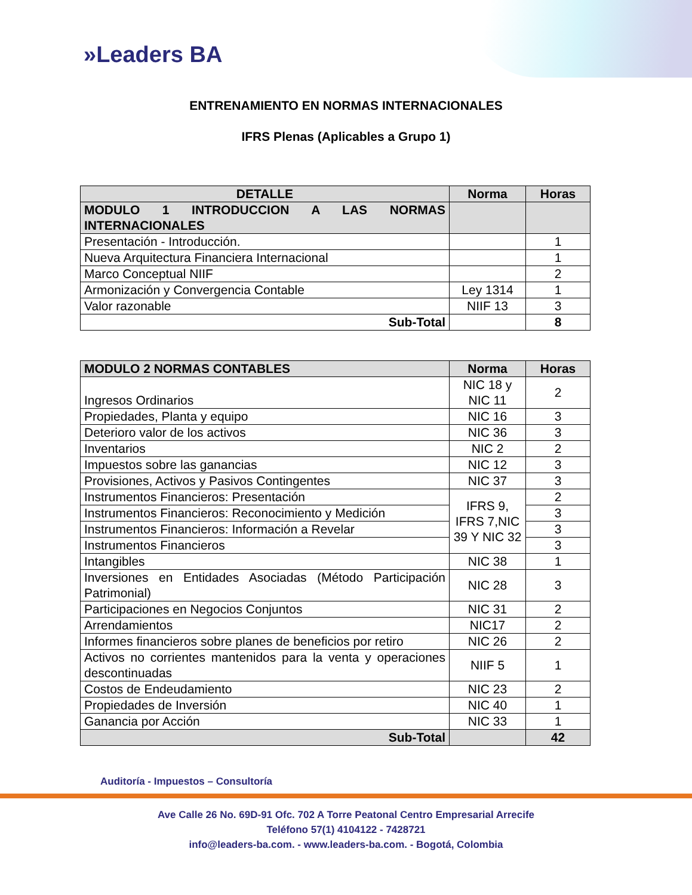»Leaders BA
ENTRENAMIENTO EN NORMAS INTERNACIONALES
IFRS Plenas (Aplicables a Grupo 1)
| DETALLE | Norma | Horas |
| --- | --- | --- |
| MODULO 1 INTRODUCCION A LAS NORMAS INTERNACIONALES | | |
| Presentación - Introducción. | | 1 |
| Nueva Arquitectura Financiera Internacional | | 1 |
| Marco Conceptual NIIF | | 2 |
| Armonización y Convergencia Contable | Ley 1314 | 1 |
| Valor razonable | NIIF 13 | 3 |
| Sub-Total | | 8 |
| MODULO 2 NORMAS CONTABLES | Norma | Horas |
| --- | --- | --- |
| Ingresos Ordinarios | NIC 18 y NIC 11 | 2 |
| Propiedades, Planta y equipo | NIC 16 | 3 |
| Deterioro valor de los activos | NIC 36 | 3 |
| Inventarios | NIC 2 | 2 |
| Impuestos sobre las ganancias | NIC 12 | 3 |
| Provisiones, Activos y Pasivos Contingentes | NIC 37 | 3 |
| Instrumentos Financieros: Presentación | IFRS 9, IFRS 7,NIC 39 Y NIC 32 | 2 |
| Instrumentos Financieros: Reconocimiento y Medición | | 3 |
| Instrumentos Financieros: Información a Revelar | | 3 |
| Instrumentos Financieros | | 3 |
| Intangibles | NIC 38 | 1 |
| Inversiones en Entidades Asociadas (Método Participación Patrimonial) | NIC 28 | 3 |
| Participaciones en Negocios Conjuntos | NIC 31 | 2 |
| Arrendamientos | NIC17 | 2 |
| Informes financieros sobre planes de beneficios por retiro | NIC 26 | 2 |
| Activos no corrientes mantenidos para la venta y operaciones descontinuadas | NIIF 5 | 1 |
| Costos de Endeudamiento | NIC 23 | 2 |
| Propiedades de Inversión | NIC 40 | 1 |
| Ganancia por Acción | NIC 33 | 1 |
| Sub-Total | | 42 |
Auditoría - Impuestos – Consultoría
Ave Calle 26 No. 69D-91 Ofc. 702 A Torre Peatonal Centro Empresarial Arrecife
Teléfono 57(1) 4104122 - 7428721
info@leaders-ba.com. - www.leaders-ba.com. - Bogotá, Colombia